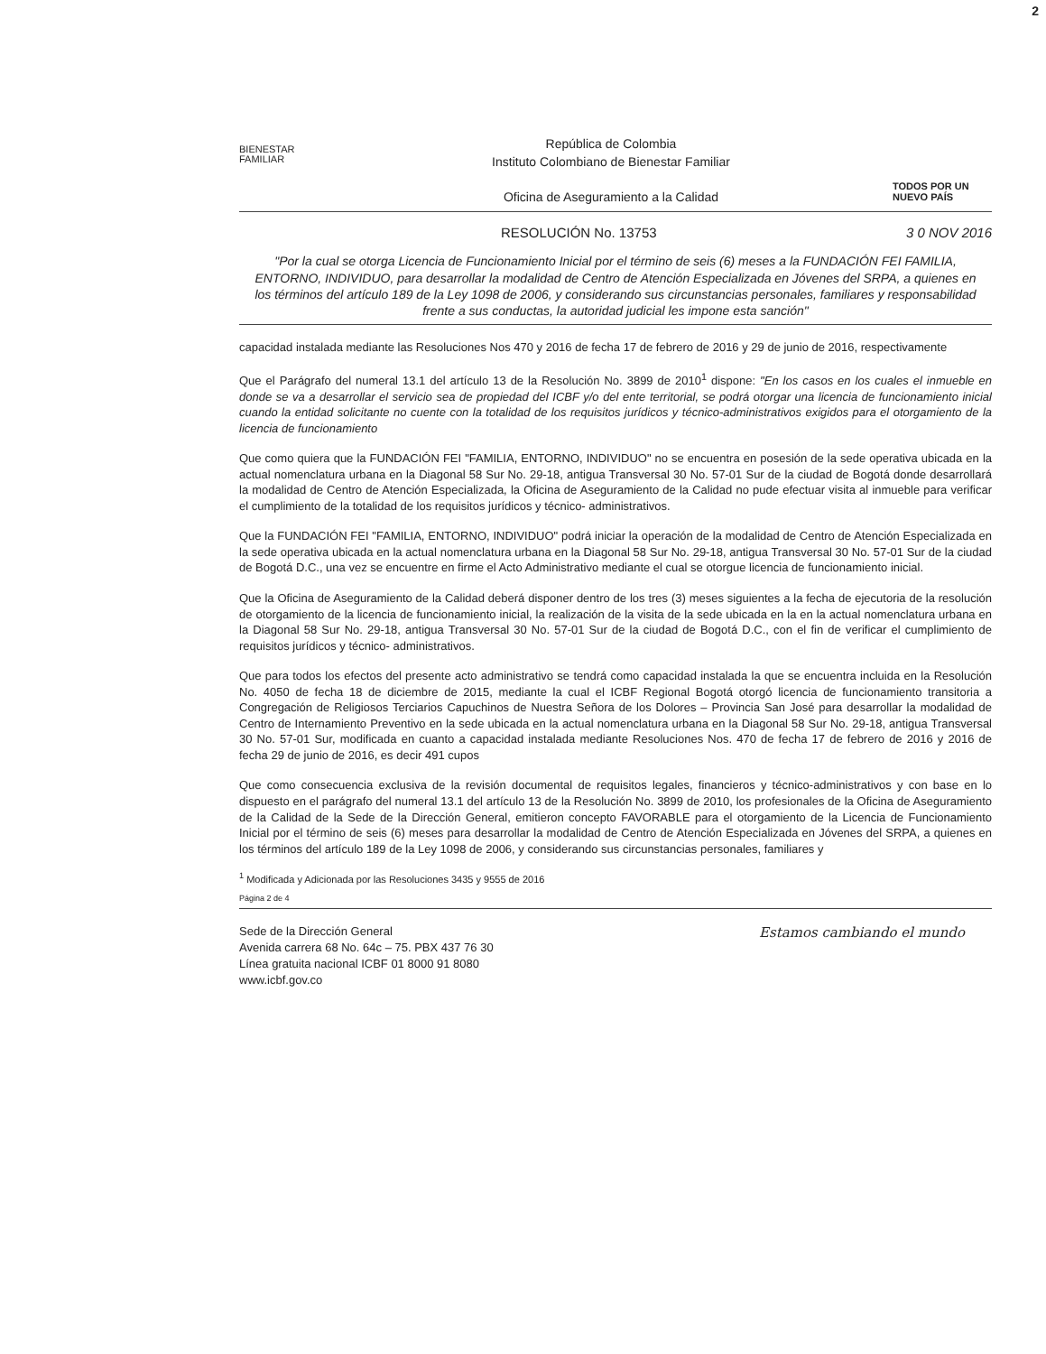2
BIENESTAR
FAMILIAR
República de Colombia
Instituto Colombiano de Bienestar Familiar
Oficina de Aseguramiento a la Calidad
TODOS POR UN
NUEVO PAÍS
RESOLUCIÓN No. 13753 3 0 NOV 2016
"Por la cual se otorga Licencia de Funcionamiento Inicial por el término de seis (6) meses a la FUNDACIÓN FEI FAMILIA, ENTORNO, INDIVIDUO, para desarrollar la modalidad de Centro de Atención Especializada en Jóvenes del SRPA, a quienes en los términos del artículo 189 de la Ley 1098 de 2006, y considerando sus circunstancias personales, familiares y responsabilidad frente a sus conductas, la autoridad judicial les impone esta sanción"
capacidad instalada mediante las Resoluciones Nos 470 y 2016 de fecha 17 de febrero de 2016 y 29 de junio de 2016, respectivamente
Que el Parágrafo del numeral 13.1 del artículo 13 de la Resolución No. 3899 de 2010<sup>1</sup> dispone: "En los casos en los cuales el inmueble en donde se va a desarrollar el servicio sea de propiedad del ICBF y/o del ente territorial, se podrá otorgar una licencia de funcionamiento inicial cuando la entidad solicitante no cuente con la totalidad de los requisitos jurídicos y técnico-administrativos exigidos para el otorgamiento de la licencia de funcionamiento
Que como quiera que la FUNDACIÓN FEI "FAMILIA, ENTORNO, INDIVIDUO" no se encuentra en posesión de la sede operativa ubicada en la actual nomenclatura urbana en la Diagonal 58 Sur No. 29-18, antigua Transversal 30 No. 57-01 Sur de la ciudad de Bogotá donde desarrollará la modalidad de Centro de Atención Especializada, la Oficina de Aseguramiento de la Calidad no pude efectuar visita al inmueble para verificar el cumplimiento de la totalidad de los requisitos jurídicos y técnico- administrativos.
Que la FUNDACIÓN FEI "FAMILIA, ENTORNO, INDIVIDUO" podrá iniciar la operación de la modalidad de Centro de Atención Especializada en la sede operativa ubicada en la actual nomenclatura urbana en la Diagonal 58 Sur No. 29-18, antigua Transversal 30 No. 57-01 Sur de la ciudad de Bogotá D.C., una vez se encuentre en firme el Acto Administrativo mediante el cual se otorgue licencia de funcionamiento inicial.
Que la Oficina de Aseguramiento de la Calidad deberá disponer dentro de los tres (3) meses siguientes a la fecha de ejecutoria de la resolución de otorgamiento de la licencia de funcionamiento inicial, la realización de la visita de la sede ubicada en la en la actual nomenclatura urbana en la Diagonal 58 Sur No. 29-18, antigua Transversal 30 No. 57-01 Sur de la ciudad de Bogotá D.C., con el fin de verificar el cumplimiento de requisitos jurídicos y técnico- administrativos.
Que para todos los efectos del presente acto administrativo se tendrá como capacidad instalada la que se encuentra incluida en la Resolución No. 4050 de fecha 18 de diciembre de 2015, mediante la cual el ICBF Regional Bogotá otorgó licencia de funcionamiento transitoria a Congregación de Religiosos Terciarios Capuchinos de Nuestra Señora de los Dolores – Provincia San José para desarrollar la modalidad de Centro de Internamiento Preventivo en la sede ubicada en la actual nomenclatura urbana en la Diagonal 58 Sur No. 29-18, antigua Transversal 30 No. 57-01 Sur, modificada en cuanto a capacidad instalada mediante Resoluciones Nos. 470 de fecha 17 de febrero de 2016 y 2016 de fecha 29 de junio de 2016, es decir 491 cupos
Que como consecuencia exclusiva de la revisión documental de requisitos legales, financieros y técnico-administrativos y con base en lo dispuesto en el parágrafo del numeral 13.1 del artículo 13 de la Resolución No. 3899 de 2010, los profesionales de la Oficina de Aseguramiento de la Calidad de la Sede de la Dirección General, emitieron concepto FAVORABLE para el otorgamiento de la Licencia de Funcionamiento Inicial por el término de seis (6) meses para desarrollar la modalidad de Centro de Atención Especializada en Jóvenes del SRPA, a quienes en los términos del artículo 189 de la Ley 1098 de 2006, y considerando sus circunstancias personales, familiares y
<sup>1</sup> Modificada y Adicionada por las Resoluciones 3435 y 9555 de 2016
Página 2 de 4
Sede de la Dirección General
Avenida carrera 68 No. 64c – 75. PBX 437 76 30
Línea gratuita nacional ICBF 01 8000 91 8080
www.icbf.gov.co
Estamos cambiando el mundo